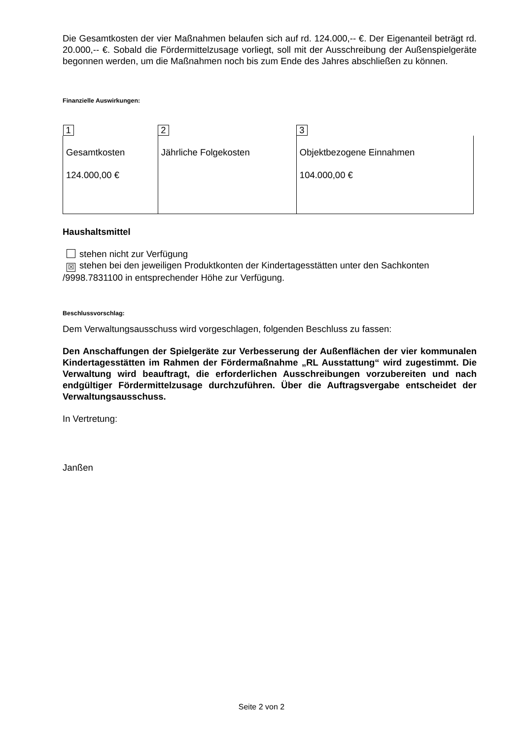Die Gesamtkosten der vier Maßnahmen belaufen sich auf rd. 124.000,-- €. Der Eigenanteil beträgt rd. 20.000,-- €. Sobald die Fördermittelzusage vorliegt, soll mit der Ausschreibung der Außenspielgeräte begonnen werden, um die Maßnahmen noch bis zum Ende des Jahres abschließen zu können.
Finanzielle Auswirkungen:
| 1 | 2 | 3 |
| Gesamtkosten 124.000,00 € | Jährliche Folgekosten | Objektbezogene Einnahmen 104.000,00 € |
Haushaltsmittel
stehen nicht zur Verfügung
☒ stehen bei den jeweiligen Produktkonten der Kindertagesstätten unter den Sachkonten /9998.7831100 in entsprechender Höhe zur Verfügung.
Beschlussvorschlag:
Dem Verwaltungsausschuss wird vorgeschlagen, folgenden Beschluss zu fassen:
Den Anschaffungen der Spielgeräte zur Verbesserung der Außenflächen der vier kommunalen Kindertagesstätten im Rahmen der Fördermaßnahme „RL Ausstattung“ wird zugestimmt. Die Verwaltung wird beauftragt, die erforderlichen Ausschreibungen vorzubereiten und nach endgültiger Fördermittelzusage durchzuführen. Über die Auftragsvergabe entscheidet der Verwaltungsausschuss.
In Vertretung:
Janßen
Seite 2 von 2